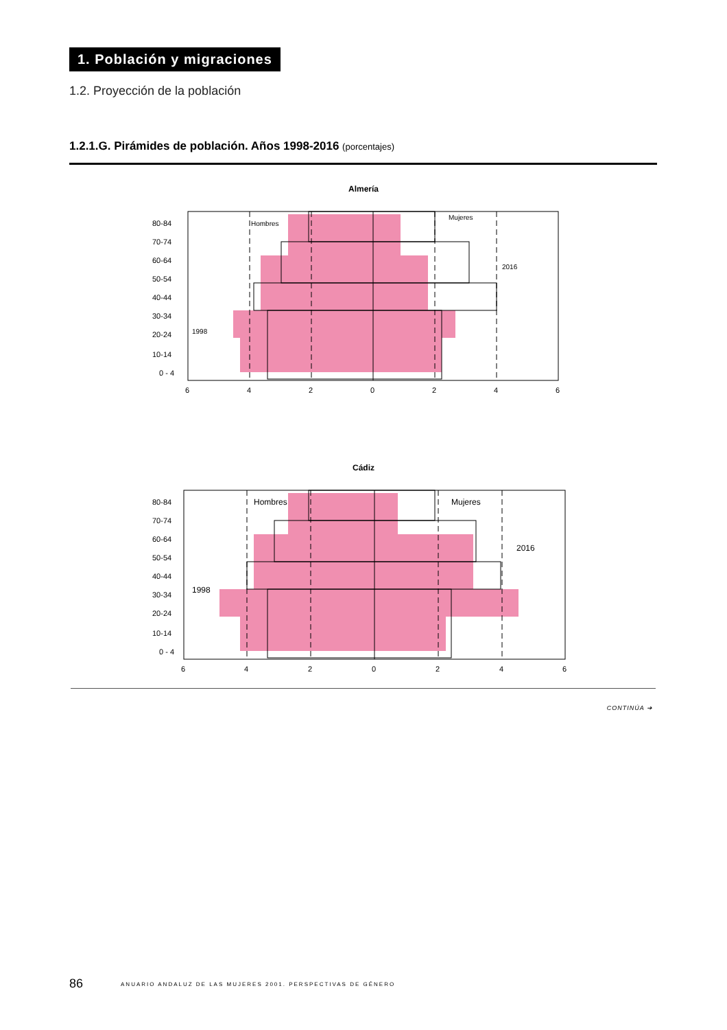1. Población y migraciones
1.2. Proyección de la población
1.2.1.G. Pirámides de población. Años 1998-2016 (porcentajes)
Almería
80-84
70-74
60-64
50-54
40-44
30-34
20-24
10-14
0 - 4
Hombres
Mujeres
2016
1998
6
4
2
0
2
4
6
Cádiz
80-84
70-74
60-64
50-54
40-44
30-34
20-24
10-14
0 - 4
Hombres
Mujeres
2016
1998
6
4
2
0
2
4
6
CONTINÚA ➔
86 ANUARIO ANDALUZ DE LAS MUJERES 2001. PERSPECTIVAS DE GÉNERO